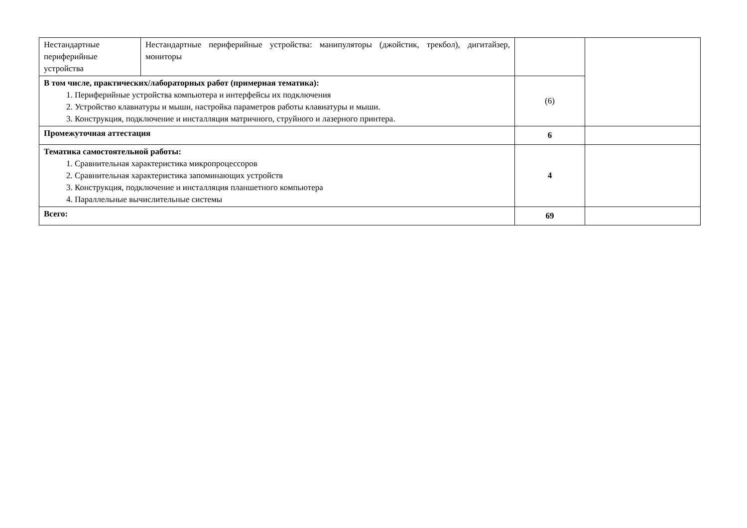| Нестандартные периферийные устройства | Нестандартные периферийные устройства: манипуляторы (джойстик, трекбол), дигитайзер, мониторы | | |
| В том числе, практических/лабораторных работ (примерная тематика): 1. Периферийные устройства компьютера и интерфейсы их подключения 2. Устройство клавиатуры и мыши, настройка параметров работы клавиатуры и мыши. 3. Конструкция, подключение и инсталляция матричного, струйного и лазерного принтера. | | (6) | |
| Промежуточная аттестация | | 6 | |
| Тематика самостоятельной работы: 1. Сравнительная характеристика микропроцессоров 2. Сравнительная характеристика запоминающих устройств 3. Конструкция, подключение и инсталляция планшетного компьютера 4. Параллельные вычислительные системы | | 4 | |
| Всего: | | 69 | |